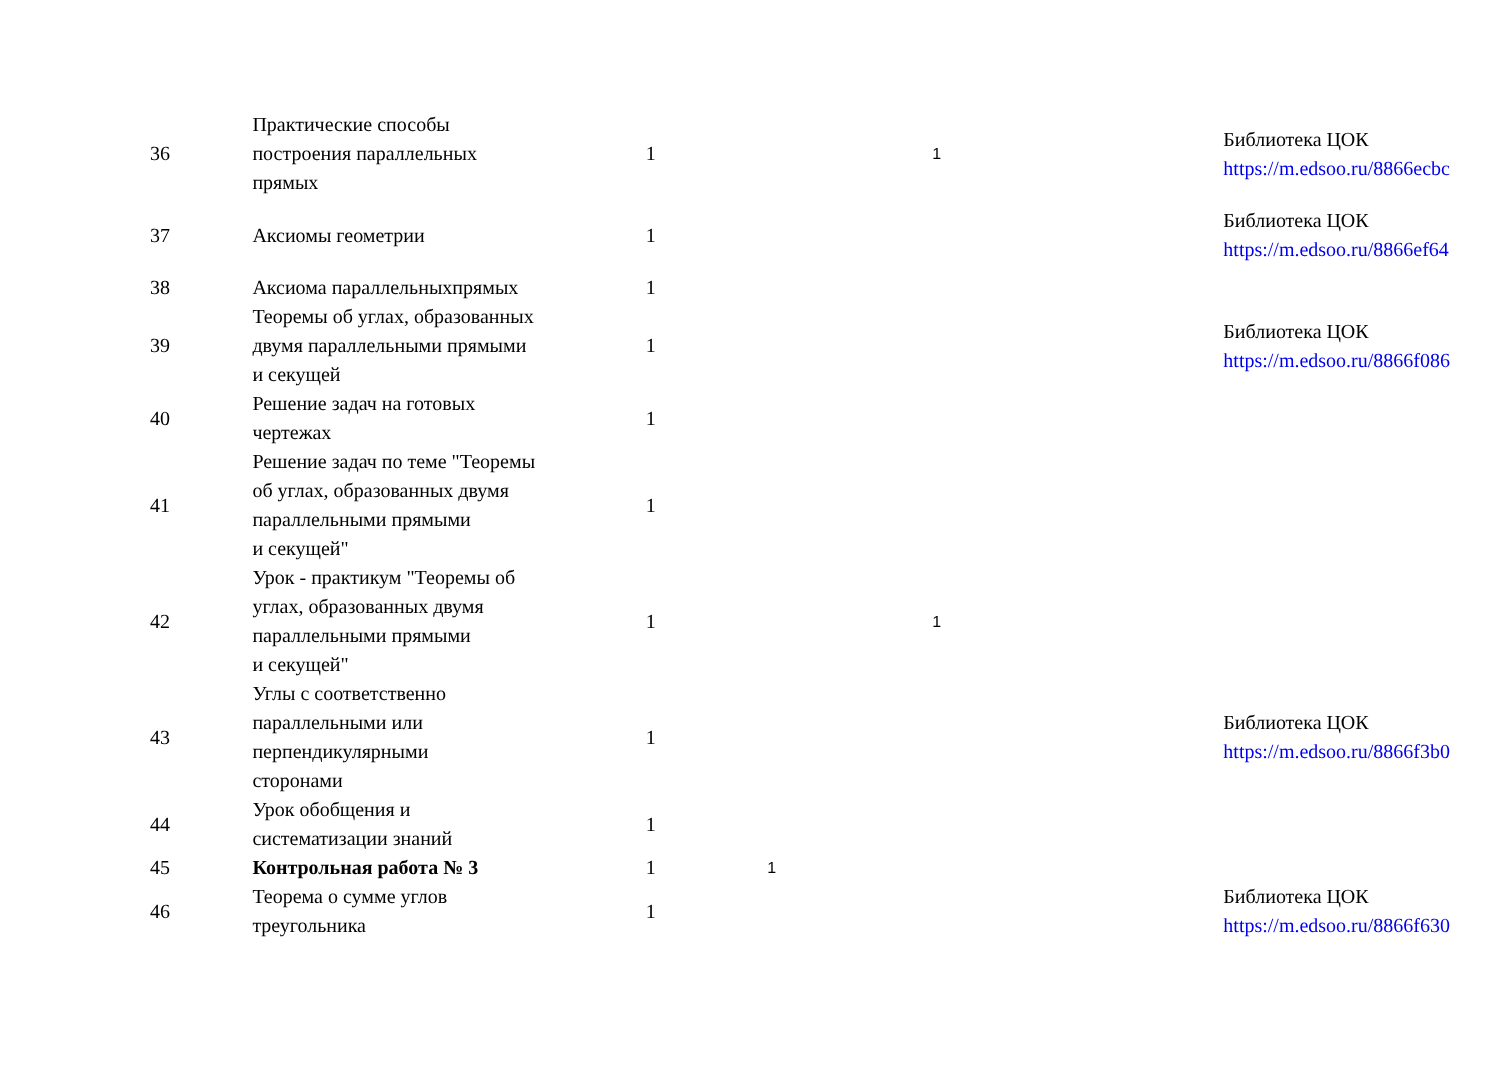| 36 | Практические способы построения параллельных прямых | 1 | | 1 | Библиотека ЦОК https://m.edsoo.ru/8866ecbc |
| 37 | Аксиомы геометрии | 1 | | | Библиотека ЦОК https://m.edsoo.ru/8866ef64 |
| 38 | Аксиома параллельныхпрямых | 1 | | | |
| 39 | Теоремы об углах, образованных двумя параллельными прямыми и секущей | 1 | | | Библиотека ЦОК https://m.edsoo.ru/8866f086 |
| 40 | Решение задач на готовых чертежах | 1 | | | |
| 41 | Решение задач по теме "Теоремы об углах, образованных двумя параллельными прямыми и секущей" | 1 | | | |
| 42 | Урок - практикум "Теоремы об углах, образованных двумя параллельными прямыми и секущей" | 1 | | 1 | |
| 43 | Углы с соответственно параллельными или перпендикулярными сторонами | 1 | | | Библиотека ЦОК https://m.edsoo.ru/8866f3b0 |
| 44 | Урок обобщения и систематизации знаний | 1 | | | |
| 45 | Контрольная работа № 3 | 1 | 1 | | |
| 46 | Теорема о сумме углов треугольника | 1 | | | Библиотека ЦОК https://m.edsoo.ru/8866f630 |